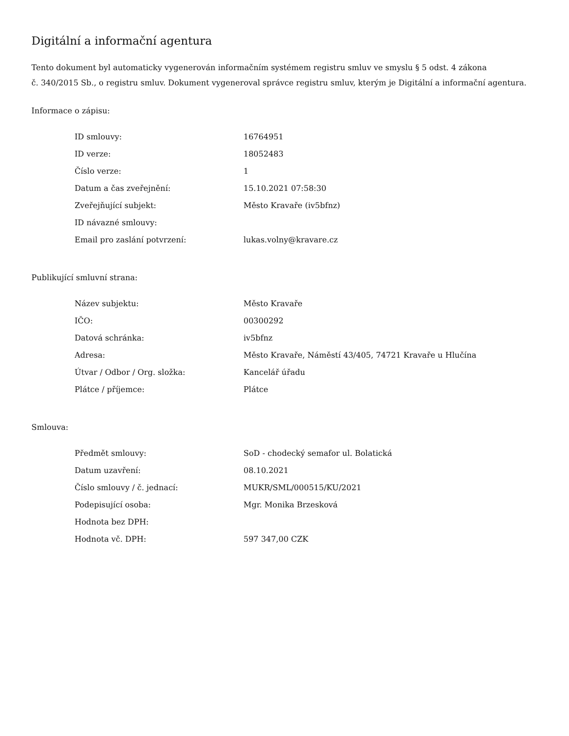Digitální a informační agentura
Tento dokument byl automaticky vygenerován informačním systémem registru smluv ve smyslu § 5 odst. 4 zákona
č. 340/2015 Sb., o registru smluv. Dokument vygeneroval správce registru smluv, kterým je Digitální a informační agentura.
Informace o zápisu:
| ID smlouvy: | 16764951 |
| ID verze: | 18052483 |
| Číslo verze: | 1 |
| Datum a čas zveřejnění: | 15.10.2021 07:58:30 |
| Zveřejňující subjekt: | Město Kravaře (iv5bfnz) |
| ID návazné smlouvy: | |
| Email pro zaslání potvrzení: | lukas.volny@kravare.cz |
Publikující smluvní strana:
| Název subjektu: | Město Kravaře |
| IČO: | 00300292 |
| Datová schránka: | iv5bfnz |
| Adresa: | Město Kravaře, Náměstí 43/405, 74721 Kravaře u Hlučína |
| Útvar / Odbor / Org. složka: | Kancelář úřadu |
| Plátce / příjemce: | Plátce |
Smlouva:
| Předmět smlouvy: | SoD - chodecký semafor ul. Bolatická |
| Datum uzavření: | 08.10.2021 |
| Číslo smlouvy / č. jednací: | MUKR/SML/000515/KU/2021 |
| Podepisující osoba: | Mgr. Monika Brzesková |
| Hodnota bez DPH: | |
| Hodnota vč. DPH: | 597 347,00 CZK |